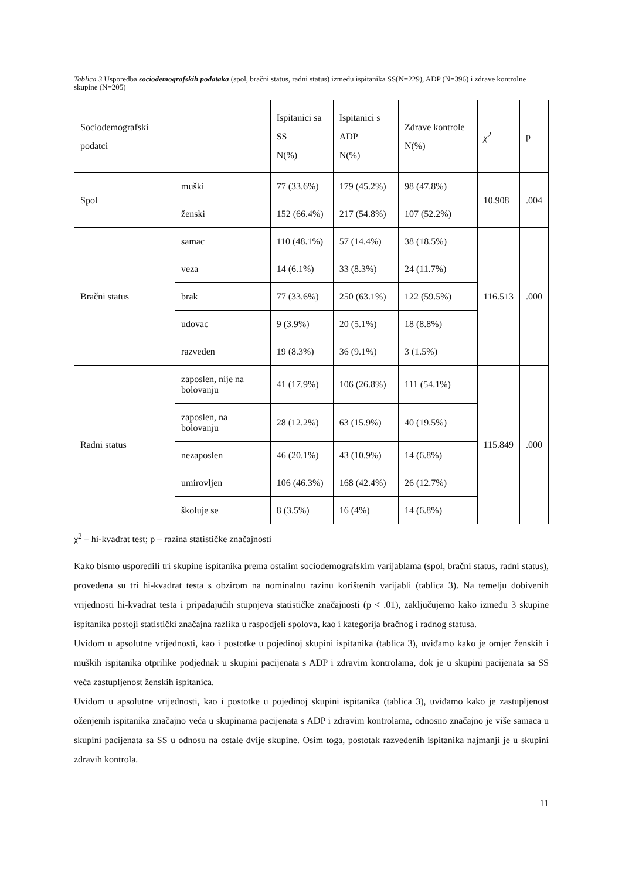Tablica 3 Usporedba sociodemografskih podataka (spol, bračni status, radni status) između ispitanika SS(N=229), ADP (N=396) i zdrave kontrolne skupine (N=205)
| Sociodemografski podatci | | Ispitanici sa SS N(%) | Ispitanici s ADP N(%) | Zdrave kontrole N(%) | χ<sup>2</sup> | p |
| --- | --- | --- | --- | --- | --- | --- |
| Spol | muški | 77 (33.6%) | 179 (45.2%) | 98 (47.8%) | 10.908 | .004 |
| | ženski | 152 (66.4%) | 217 (54.8%) | 107 (52.2%) | | |
| Bračni status | samac | 110 (48.1%) | 57 (14.4%) | 38 (18.5%) | 116.513 | .000 |
| | veza | 14 (6.1%) | 33 (8.3%) | 24 (11.7%) | | |
| | brak | 77 (33.6%) | 250 (63.1%) | 122 (59.5%) | | |
| | udovac | 9 (3.9%) | 20 (5.1%) | 18 (8.8%) | | |
| | razveden | 19 (8.3%) | 36 (9.1%) | 3 (1.5%) | | |
| Radni status | zaposlen, nije na bolovanju | 41 (17.9%) | 106 (26.8%) | 111 (54.1%) | 115.849 | .000 |
| | zaposlen, na bolovanju | 28 (12.2%) | 63 (15.9%) | 40 (19.5%) | | |
| | nezaposlen | 46 (20.1%) | 43 (10.9%) | 14 (6.8%) | | |
| | umirovljen | 106 (46.3%) | 168 (42.4%) | 26 (12.7%) | | |
| | školuje se | 8 (3.5%) | 16 (4%) | 14 (6.8%) | | |
χ<sup>2</sup> – hi-kvadrat test; p – razina statističke značajnosti
Kako bismo usporedili tri skupine ispitanika prema ostalim sociodemografskim varijablama (spol, bračni status, radni status), provedena su tri hi-kvadrat testa s obzirom na nominalnu razinu korištenih varijabli (tablica 3). Na temelju dobivenih vrijednosti hi-kvadrat testa i pripadajućih stupnjeva statističke značajnosti (p < .01), zaključujemo kako između 3 skupine ispitanika postoji statistički značajna razlika u raspodjeli spolova, kao i kategorija bračnog i radnog statusa.
Uvidom u apsolutne vrijednosti, kao i postotke u pojedinoj skupini ispitanika (tablica 3), uviđamo kako je omjer ženskih i muških ispitanika otprilike podjednak u skupini pacijenata s ADP i zdravim kontrolama, dok je u skupini pacijenata sa SS veća zastupljenost ženskih ispitanica.
Uvidom u apsolutne vrijednosti, kao i postotke u pojedinoj skupini ispitanika (tablica 3), uviđamo kako je zastupljenost oženjenih ispitanika značajno veća u skupinama pacijenata s ADP i zdravim kontrolama, odnosno značajno je više samaca u skupini pacijenata sa SS u odnosu na ostale dvije skupine. Osim toga, postotak razvedenih ispitanika najmanji je u skupini zdravih kontrola.
11